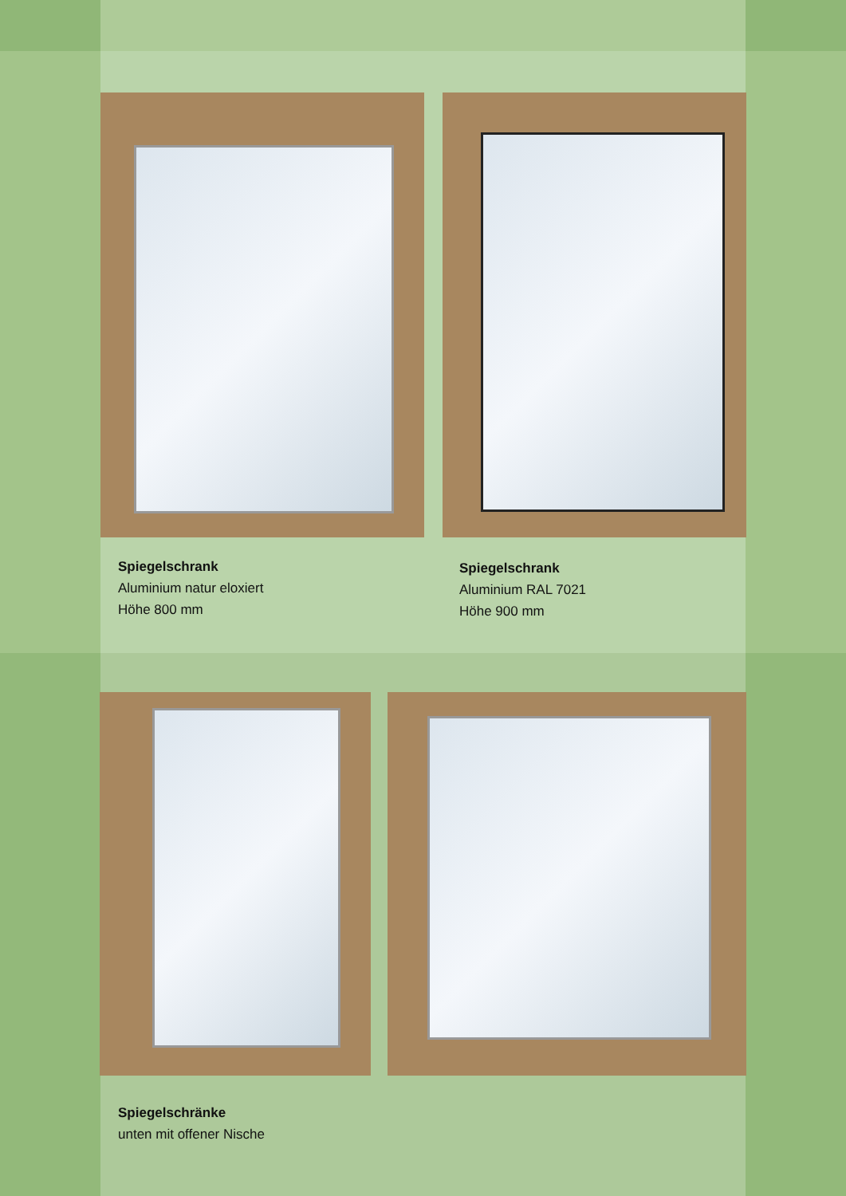Spiegelschrank
Aluminium natur eloxiert
Höhe 800 mm
Spiegelschrank
Aluminium RAL 7021
Höhe 900 mm
Spiegelschränke
unten mit offener Nische